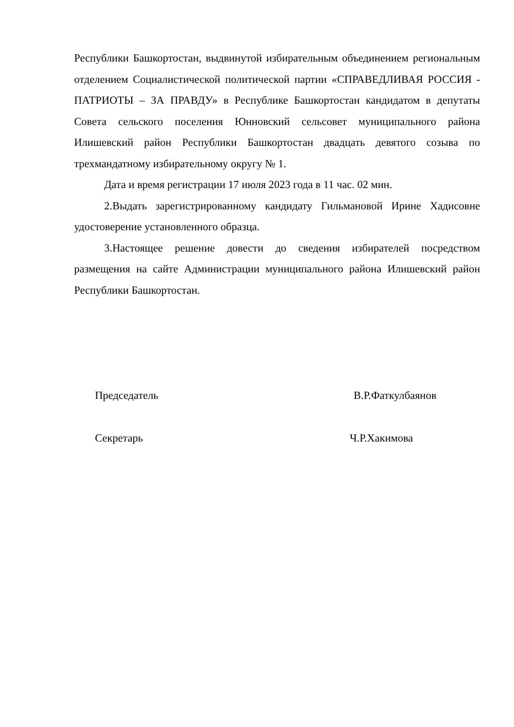Республики Башкортостан, выдвинутой избирательным объединением региональным отделением Социалистической политической партии «СПРАВЕДЛИВАЯ РОССИЯ - ПАТРИОТЫ – ЗА ПРАВДУ» в Республике Башкортостан кандидатом в депутаты Совета сельского поселения Юнновский сельсовет муниципального района Илишевский район Республики Башкортостан двадцать девятого созыва по трехмандатному избирательному округу № 1.
Дата и время регистрации 17 июля 2023 года в 11 час. 02 мин.
2.Выдать зарегистрированному кандидату Гильмановой Ирине Хадисовне удостоверение установленного образца.
3.Настоящее решение довести до сведения избирателей посредством размещения на сайте Администрации муниципального района Илишевский район Республики Башкортостан.
Председатель В.Р.Фаткулбаянов
Секретарь Ч.Р.Хакимова